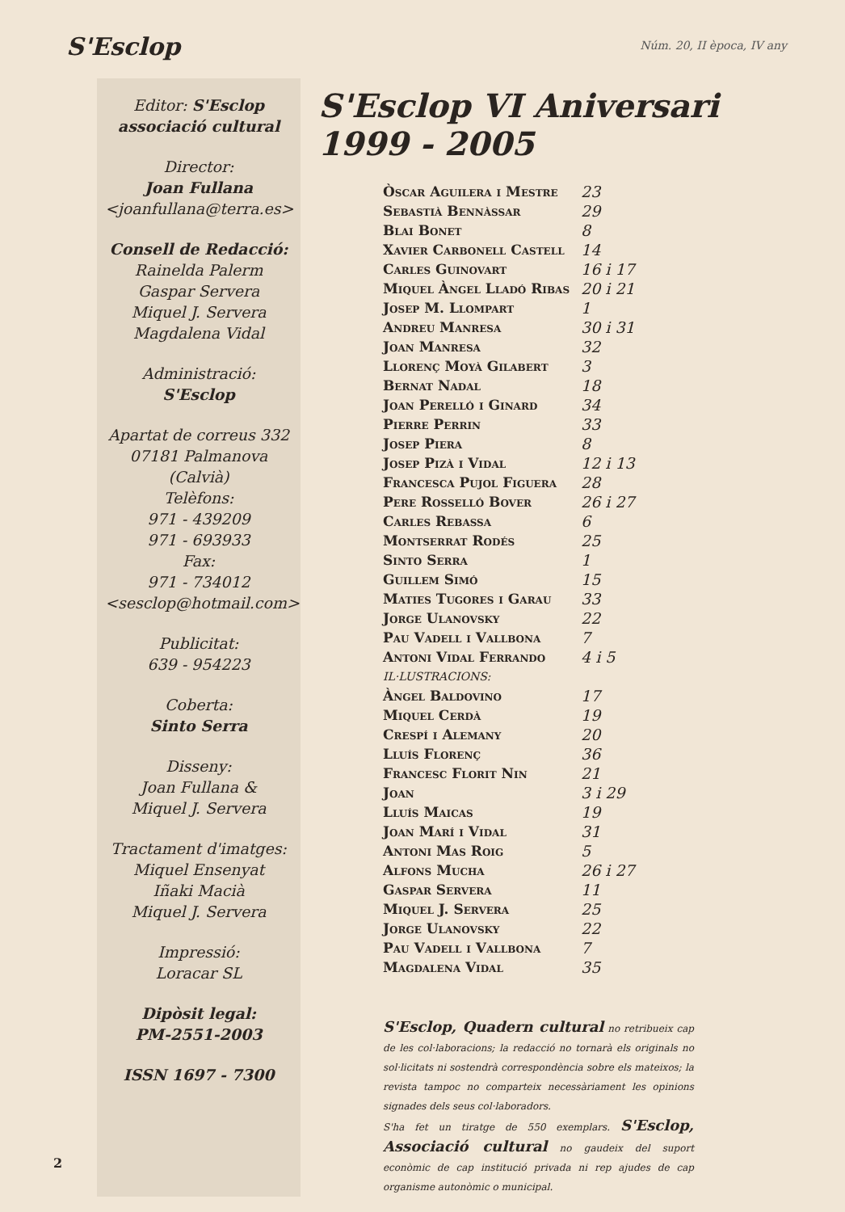S'Esclop
Núm. 20, II època, IV any
Editor: S'Esclop
associació cultural
Director:
Joan Fullana
<joanfullana@terra.es>
Consell de Redacció:
Rainelda Palerm
Gaspar Servera
Miquel J. Servera
Magdalena Vidal
Administració:
S'Esclop
Apartat de correus 332
07181 Palmanova (Calvià)
Telèfons:
971 - 439209
971 - 693933
Fax:
971 - 734012
<sesclop@hotmail.com>
Publicitat:
639 - 954223
Coberta:
Sinto Serra
Disseny:
Joan Fullana &
Miquel J. Servera
Tractament d'imatges:
Miquel Ensenyat
Iñaki Macià
Miquel J. Servera
Impressió:
Loracar SL
Dipòsit legal:
PM-2551-2003
ISSN 1697 - 7300
S'Esclop VI Aniversari 1999 - 2005
| Òscar Aguilera i Mestre | 23 |
| Sebastià Bennàssar | 29 |
| Blai Bonet | 8 |
| Xavier Carbonell Castell | 14 |
| Carles Guinovart | 16 i 17 |
| Miquel Àngel Lladó Ribas | 20 i 21 |
| Josep M. Llompart | 1 |
| Andreu Manresa | 30 i 31 |
| Joan Manresa | 32 |
| Llorenç Moyà Gilabert | 3 |
| Bernat Nadal | 18 |
| Joan Perelló i Ginard | 34 |
| Pierre Perrin | 33 |
| Josep Piera | 8 |
| Josep Pizà i Vidal | 12 i 13 |
| Francesca Pujol Figuera | 28 |
| Pere Rosselló Bover | 26 i 27 |
| Carles Rebassa | 6 |
| Montserrat Rodés | 25 |
| Sinto Serra | 1 |
| Guillem Simó | 15 |
| Maties Tugores i Garau | 33 |
| Jorge Ulanovsky | 22 |
| Pau Vadell i Vallbona | 7 |
| Antoni Vidal Ferrando | 4 i 5 |
| IL·LUSTRACIONS: | |
| Àngel Baldovino | 17 |
| Miquel Cerdà | 19 |
| Crespí i Alemany | 20 |
| Lluís Florenç | 36 |
| Francesc Florit Nin | 21 |
| Joan | 3 i 29 |
| Lluís Maicas | 19 |
| Joan Marí i Vidal | 31 |
| Antoni Mas Roig | 5 |
| Alfons Mucha | 26 i 27 |
| Gaspar Servera | 11 |
| Miquel J. Servera | 25 |
| Jorge Ulanovsky | 22 |
| Pau Vadell i Vallbona | 7 |
| Magdalena Vidal | 35 |
S'Esclop, Quadern cultural no retribueix cap de les col·laboracions; la redacció no tornarà els originals no sol·licitats ni sostendrà correspondència sobre els mateixos; la revista tampoc no comparteix necessàriament les opinions signades dels seus col·laboradors.
S'ha fet un tiratge de 550 exemplars. S'Esclop, Associació cultural no gaudeix del suport econòmic de cap institució privada ni rep ajudes de cap organisme autonòmic o municipal.
2